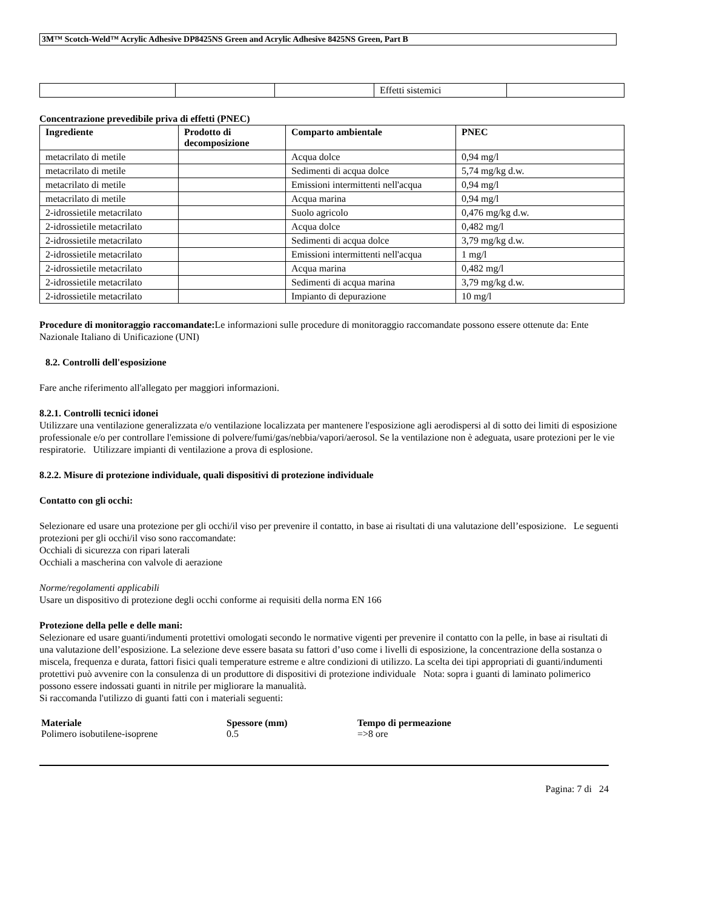3M™ Scotch-Weld™ Acrylic Adhesive DP8425NS Green and Acrylic Adhesive 8425NS Green, Part B
| | | | Effetti sistemici | |
Concentrazione prevedibile priva di effetti (PNEC)
| Ingrediente | Prodotto di decomposizione | Comparto ambientale | PNEC |
| --- | --- | --- | --- |
| metacrilato di metile | | Acqua dolce | 0,94 mg/l |
| metacrilato di metile | | Sedimenti di acqua dolce | 5,74 mg/kg d.w. |
| metacrilato di metile | | Emissioni intermittenti nell'acqua | 0,94 mg/l |
| metacrilato di metile | | Acqua marina | 0,94 mg/l |
| 2-idrossietile metacrilato | | Suolo agricolo | 0,476 mg/kg d.w. |
| 2-idrossietile metacrilato | | Acqua dolce | 0,482 mg/l |
| 2-idrossietile metacrilato | | Sedimenti di acqua dolce | 3,79 mg/kg d.w. |
| 2-idrossietile metacrilato | | Emissioni intermittenti nell'acqua | 1 mg/l |
| 2-idrossietile metacrilato | | Acqua marina | 0,482 mg/l |
| 2-idrossietile metacrilato | | Sedimenti di acqua marina | 3,79 mg/kg d.w. |
| 2-idrossietile metacrilato | | Impianto di depurazione | 10 mg/l |
Procedure di monitoraggio raccomandate: Le informazioni sulle procedure di monitoraggio raccomandate possono essere ottenute da: Ente Nazionale Italiano di Unificazione (UNI)
8.2. Controlli dell'esposizione
Fare anche riferimento all'allegato per maggiori informazioni.
8.2.1. Controlli tecnici idonei
Utilizzare una ventilazione generalizzata e/o ventilazione localizzata per mantenere l'esposizione agli aerodispersi al di sotto dei limiti di esposizione professionale e/o per controllare l'emissione di polvere/fumi/gas/nebbia/vapori/aerosol. Se la ventilazione non è adeguata, usare protezioni per le vie respiratorie. Utilizzare impianti di ventilazione a prova di esplosione.
8.2.2. Misure di protezione individuale, quali dispositivi di protezione individuale
Contatto con gli occhi:
Selezionare ed usare una protezione per gli occhi/il viso per prevenire il contatto, in base ai risultati di una valutazione dell’esposizione. Le seguenti protezioni per gli occhi/il viso sono raccomandate:
Occhiali di sicurezza con ripari laterali
Occhiali a mascherina con valvole di aerazione
Norme/regolamenti applicabili
Usare un dispositivo di protezione degli occhi conforme ai requisiti della norma EN 166
Protezione della pelle e delle mani:
Selezionare ed usare guanti/indumenti protettivi omologati secondo le normative vigenti per prevenire il contatto con la pelle, in base ai risultati di una valutazione dell’esposizione. La selezione deve essere basata su fattori d’uso come i livelli di esposizione, la concentrazione della sostanza o miscela, frequenza e durata, fattori fisici quali temperature estreme e altre condizioni di utilizzo. La scelta dei tipi appropriati di guanti/indumenti protettivi può avvenire con la consulenza di un produttore di dispositivi di protezione individuale Nota: sopra i guanti di laminato polimerico possono essere indossati guanti in nitrile per migliorare la manualità.
Si raccomanda l'utilizzo di guanti fatti con i materiali seguenti:
| Materiale | Spessore (mm) | Tempo di permeazione |
| --- | --- | --- |
| Polimero isobutilene-isoprene | 0.5 | =>8 ore |
Pagina: 7 di 24